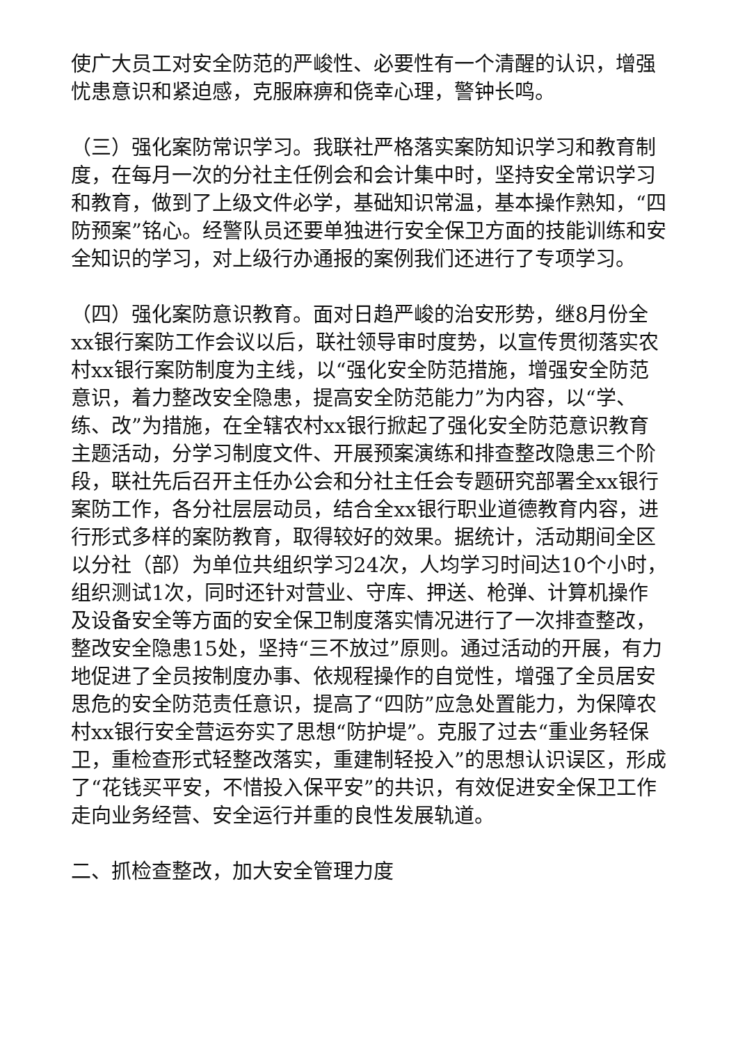使广大员工对安全防范的严峻性、必要性有一个清醒的认识，增强忧患意识和紧迫感，克服麻痹和侥幸心理，警钟长鸣。
（三）强化案防常识学习。我联社严格落实案防知识学习和教育制度，在每月一次的分社主任例会和会计集中时，坚持安全常识学习和教育，做到了上级文件必学，基础知识常温，基本操作熟知，“四防预案”铭心。经警队员还要单独进行安全保卫方面的技能训练和安全知识的学习，对上级行办通报的案例我们还进行了专项学习。
（四）强化案防意识教育。面对日趋严峻的治安形势，继8月份全xx银行案防工作会议以后，联社领导审时度势，以宣传贯彻落实农村xx银行案防制度为主线，以“强化安全防范措施，增强安全防范意识，着力整改安全隐患，提高安全防范能力”为内容，以“学、练、改”为措施，在全辖农村xx银行掀起了强化安全防范意识教育主题活动，分学习制度文件、开展预案演练和排查整改隐患三个阶段，联社先后召开主任办公会和分社主任会专题研究部署全xx银行案防工作，各分社层层动员，结合全xx银行职业道德教育内容，进行形式多样的案防教育，取得较好的效果。据统计，活动期间全区以分社（部）为单位共组织学习24次，人均学习时间达10个小时，组织测试1次，同时还针对营业、守库、押送、枪弹、计算机操作及设备安全等方面的安全保卫制度落实情况进行了一次排查整改，整改安全隐患15处，坚持“三不放过”原则。通过活动的开展，有力地促进了全员按制度办事、依规程操作的自觉性，增强了全员居安思危的安全防范责任意识，提高了“四防”应急处置能力，为保障农村xx银行安全营运夯实了思想“防护堤”。克服了过去“重业务轻保卫，重检查形式轻整改落实，重建制轻投入”的思想认识误区，形成了“花钱买平安，不惜投入保平安”的共识，有效促进安全保卫工作走向业务经营、安全运行并重的良性发展轨道。
二、抓检查整改，加大安全管理力度